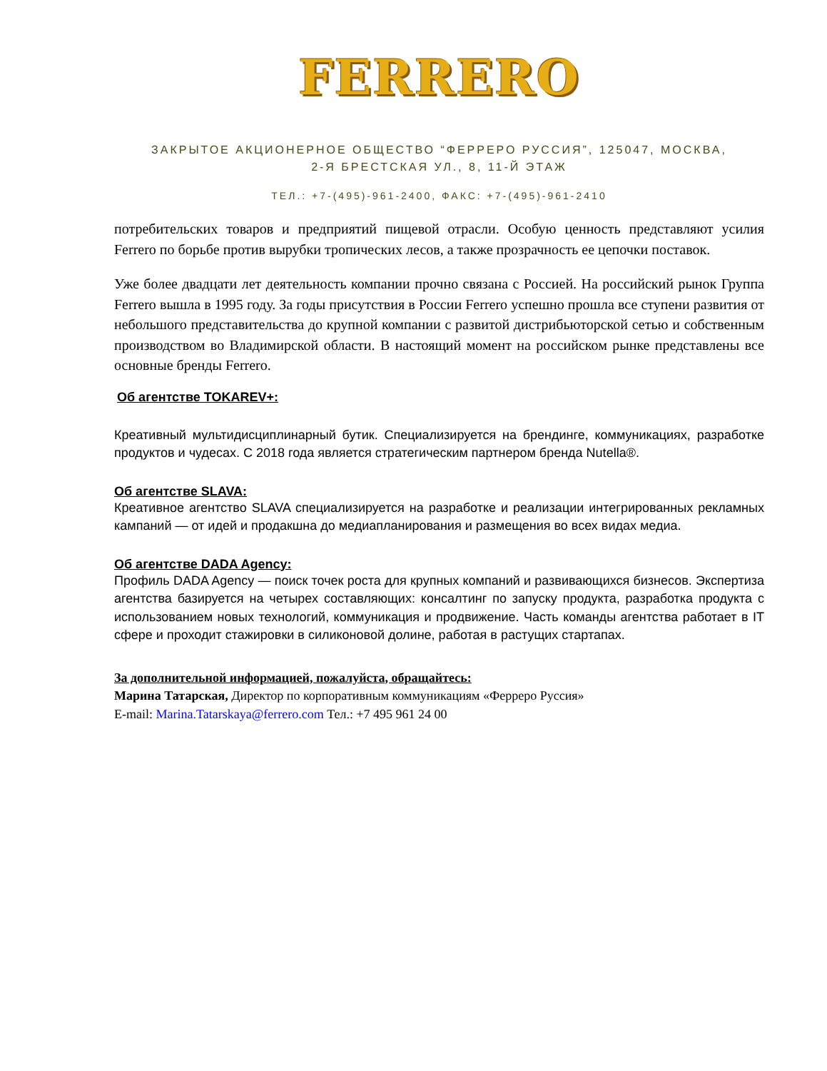FERRERO
ЗАКРЫТОЕ АКЦИОНЕРНОЕ ОБЩЕСТВО “ФЕРРЕРО РУССИЯ”, 125047, МОСКВА,
2-Я БРЕСТСКАЯ УЛ., 8, 11-Й ЭТАЖ
ТЕЛ.: +7-(495)-961-2400, ФАКС: +7-(495)-961-2410
потребительских товаров и предприятий пищевой отрасли. Особую ценность представляют усилия Ferrero по борьбе против вырубки тропических лесов, а также прозрачность ее цепочки поставок.
Уже более двадцати лет деятельность компании прочно связана с Россией. На российский рынок Группа Ferrero вышла в 1995 году. За годы присутствия в России Ferrero успешно прошла все ступени развития от небольшого представительства до крупной компании с развитой дистрибьюторской сетью и собственным производством во Владимирской области. В настоящий момент на российском рынке представлены все основные бренды Ferrero.
Об агентстве TOKAREV+:
Креативный мультидисциплинарный бутик. Специализируется на брендинге, коммуникациях, разработке продуктов и чудесах. С 2018 года является стратегическим партнером бренда Nutella®.
Об агентстве SLAVA:
Креативное агентство SLAVA специализируется на разработке и реализации интегрированных рекламных кампаний — от идей и продакшна до медиапланирования и размещения во всех видах медиа.
Об агентстве DADA Agency:
Профиль DADA Agency — поиск точек роста для крупных компаний и развивающихся бизнесов. Экспертиза агентства базируется на четырех составляющих: консалтинг по запуску продукта, разработка продукта с использованием новых технологий, коммуникация и продвижение. Часть команды агентства работает в IT сфере и проходит стажировки в силиконовой долине, работая в растущих стартапах.
За дополнительной информацией, пожалуйста, обращайтесь:
Марина Татарская, Директор по корпоративным коммуникациям «Ферреро Руссия»
E-mail: Marina.Tatarskaya@ferrero.com Тел.: +7 495 961 24 00